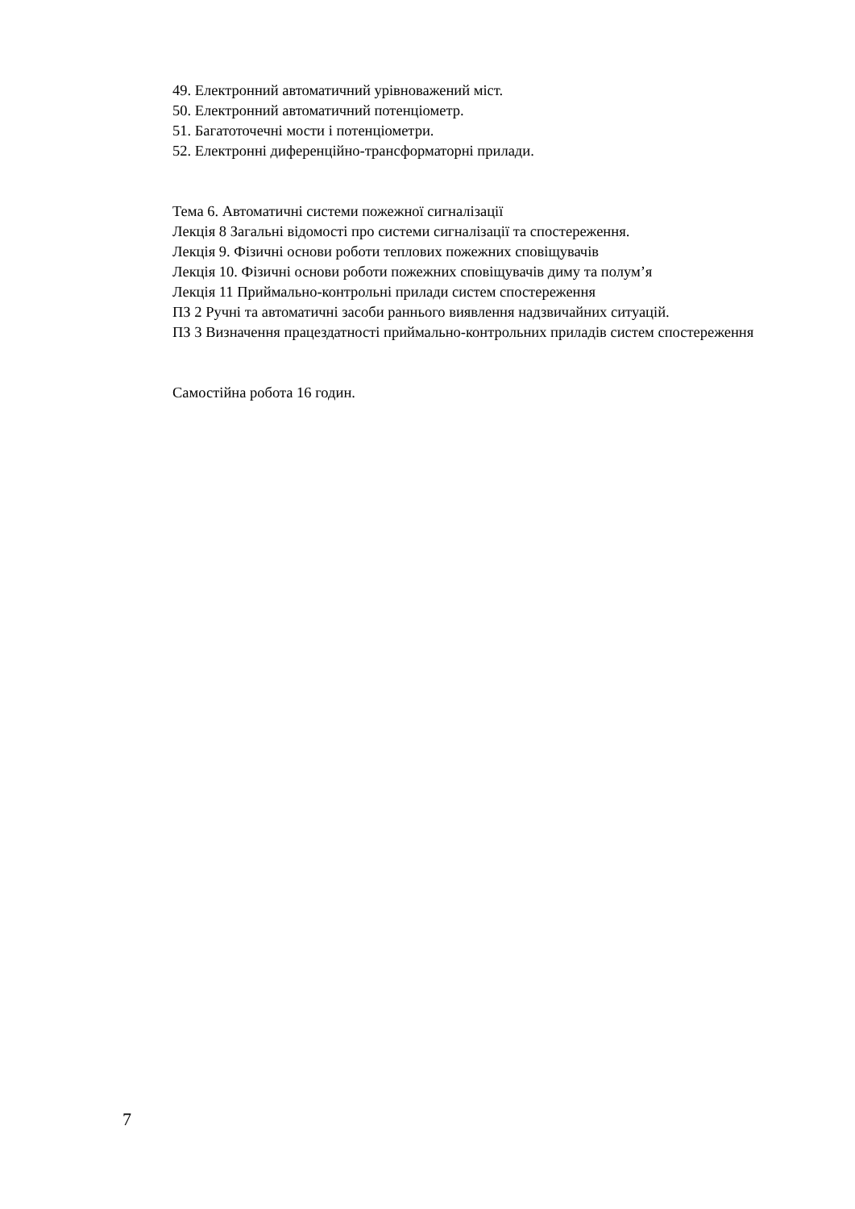49. Електронний автоматичний урівноважений міст.
50. Електронний автоматичний потенціометр.
51. Багатоточечні мости і потенціометри.
52. Електронні диференційно-трансформаторні прилади.
Тема 6. Автоматичні системи пожежної сигналізації
Лекція 8 Загальні відомості про системи сигналізації та спостереження.
Лекція 9. Фізичні основи роботи теплових пожежних сповіщувачів
Лекція 10. Фізичні основи роботи пожежних сповіщувачів диму та полум’я
Лекція 11 Приймально-контрольні прилади систем спостереження
ПЗ 2 Ручні та автоматичні засоби раннього виявлення надзвичайних ситуацій.
ПЗ 3 Визначення працездатності приймально-контрольних приладів систем спостереження
Самостійна робота 16 годин.
7